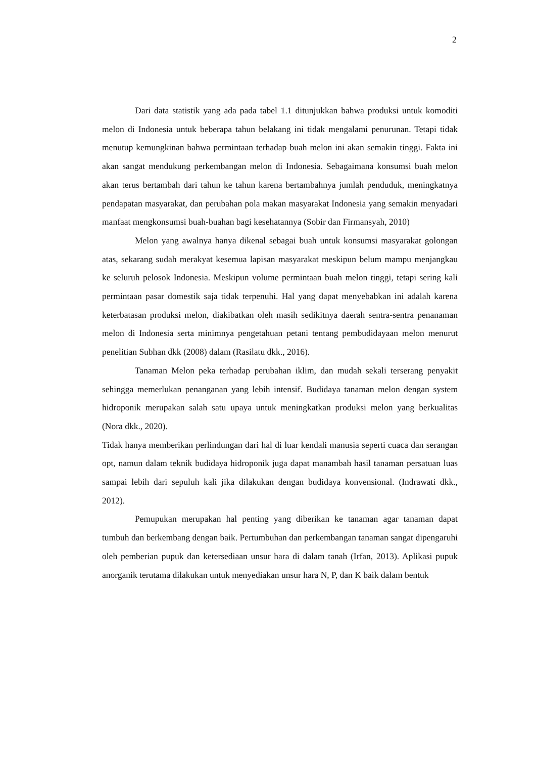2
Dari data statistik yang ada pada tabel 1.1 ditunjukkan bahwa produksi untuk komoditi melon di Indonesia untuk beberapa tahun belakang ini tidak mengalami penurunan. Tetapi tidak menutup kemungkinan bahwa permintaan terhadap buah melon ini akan semakin tinggi. Fakta ini akan sangat mendukung perkembangan melon di Indonesia. Sebagaimana konsumsi buah melon akan terus bertambah dari tahun ke tahun karena bertambahnya jumlah penduduk, meningkatnya pendapatan masyarakat, dan perubahan pola makan masyarakat Indonesia yang semakin menyadari manfaat mengkonsumsi buah-buahan bagi kesehatannya (Sobir dan Firmansyah, 2010)
Melon yang awalnya hanya dikenal sebagai buah untuk konsumsi masyarakat golongan atas, sekarang sudah merakyat kesemua lapisan masyarakat meskipun belum mampu menjangkau ke seluruh pelosok Indonesia. Meskipun volume permintaan buah melon tinggi, tetapi sering kali permintaan pasar domestik saja tidak terpenuhi. Hal yang dapat menyebabkan ini adalah karena keterbatasan produksi melon, diakibatkan oleh masih sedikitnya daerah sentra-sentra penanaman melon di Indonesia serta minimnya pengetahuan petani tentang pembudidayaan melon menurut penelitian Subhan dkk (2008) dalam (Rasilatu dkk., 2016).
Tanaman Melon peka terhadap perubahan iklim, dan mudah sekali terserang penyakit sehingga memerlukan penanganan yang lebih intensif. Budidaya tanaman melon dengan system hidroponik merupakan salah satu upaya untuk meningkatkan produksi melon yang berkualitas (Nora dkk., 2020).
Tidak hanya memberikan perlindungan dari hal di luar kendali manusia seperti cuaca dan serangan opt, namun dalam teknik budidaya hidroponik juga dapat manambah hasil tanaman persatuan luas sampai lebih dari sepuluh kali jika dilakukan dengan budidaya konvensional. (Indrawati dkk., 2012).
Pemupukan merupakan hal penting yang diberikan ke tanaman agar tanaman dapat tumbuh dan berkembang dengan baik. Pertumbuhan dan perkembangan tanaman sangat dipengaruhi oleh pemberian pupuk dan ketersediaan unsur hara di dalam tanah (Irfan, 2013). Aplikasi pupuk anorganik terutama dilakukan untuk menyediakan unsur hara N, P, dan K baik dalam bentuk